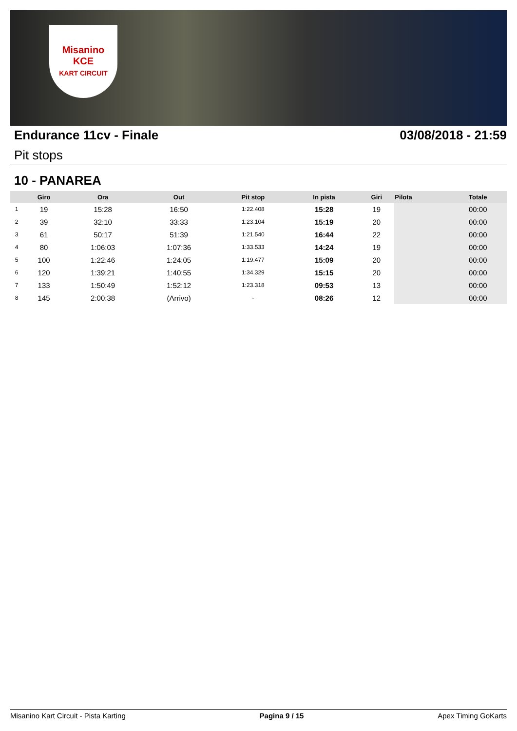Misanino
KCE
KART CIRCUIT
Endurance 11cv - Finale 03/08/2018 - 21:59
Pit stops
10 - PANAREA
| | Giro | Ora | Out | Pit stop | In pista | Giri | Pilota | Totale |
| --- | --- | --- | --- | --- | --- | --- | --- | --- |
| 1 | 19 | 15:28 | 16:50 | 1:22.408 | 15:28 | 19 | | 00:00 |
| 2 | 39 | 32:10 | 33:33 | 1:23.104 | 15:19 | 20 | | 00:00 |
| 3 | 61 | 50:17 | 51:39 | 1:21.540 | 16:44 | 22 | | 00:00 |
| 4 | 80 | 1:06:03 | 1:07:36 | 1:33.533 | 14:24 | 19 | | 00:00 |
| 5 | 100 | 1:22:46 | 1:24:05 | 1:19.477 | 15:09 | 20 | | 00:00 |
| 6 | 120 | 1:39:21 | 1:40:55 | 1:34.329 | 15:15 | 20 | | 00:00 |
| 7 | 133 | 1:50:49 | 1:52:12 | 1:23.318 | 09:53 | 13 | | 00:00 |
| 8 | 145 | 2:00:38 | (Arrivo) | - | 08:26 | 12 | | 00:00 |
Misanino Kart Circuit - Pista Karting Pagina 9 / 15 Apex Timing GoKarts